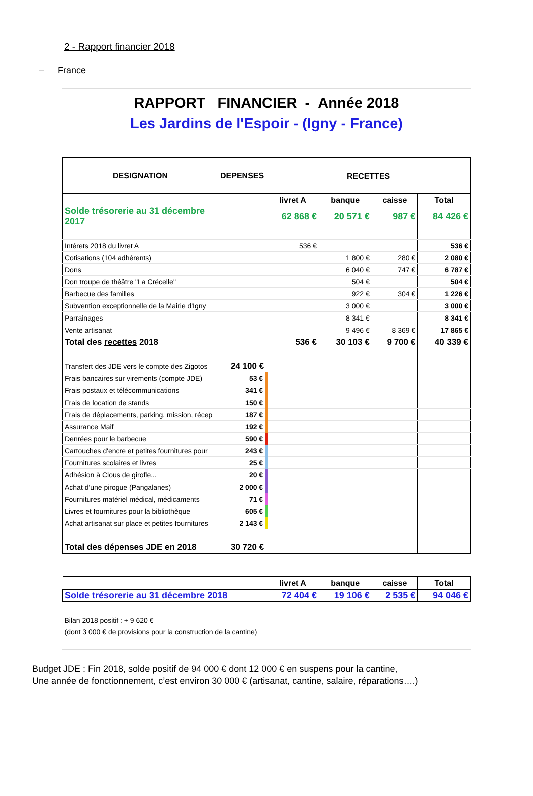2 - Rapport financier 2018
– France
RAPPORT FINANCIER - Année 2018
Les Jardins de l'Espoir - (Igny - France)
| DESIGNATION | DEPENSES | RECETTES | | | |
| --- | --- | --- | --- | --- | --- |
| | | livret A | banque | caisse | Total |
| Solde trésorerie au 31 décembre 2017 | | 62 868 € | 20 571 € | 987 € | 84 426 € |
| Intérets 2018 du livret A | | 536 € | | | 536 € |
| Cotisations (104 adhérents) | | | 1 800 € | 280 € | 2 080 € |
| Dons | | | 6 040 € | 747 € | 6 787 € |
| Don troupe de théâtre "La Crécelle" | | | 504 € | | 504 € |
| Barbecue des familles | | | 922 € | 304 € | 1 226 € |
| Subvention exceptionnelle de la Mairie d'Igny | | | 3 000 € | | 3 000 € |
| Parrainages | | | 8 341 € | | 8 341 € |
| Vente artisanat | | | 9 496 € | 8 369 € | 17 865 € |
| Total des recettes 2018 | | 536 € | 30 103 € | 9 700 € | 40 339 € |
| Transfert des JDE vers le compte des Zigotos | 24 100 € | | | | |
| Frais bancaires sur virements (compte JDE) | 53 € | | | | |
| Frais postaux et télécommunications | 341 € | | | | |
| Frais de location de stands | 150 € | | | | |
| Frais de déplacements, parking, mission, récep | 187 € | | | | |
| Assurance Maif | 192 € | | | | |
| Denrées pour le barbecue | 590 € | | | | |
| Cartouches d'encre et petites fournitures pour | 243 € | | | | |
| Fournitures scolaires et livres | 25 € | | | | |
| Adhésion à Clous de girofle... | 20 € | | | | |
| Achat d'une pirogue (Pangalanes) | 2 000 € | | | | |
| Fournitures matériel médical, médicaments | 71 € | | | | |
| Livres et fournitures pour la bibliothèque | 605 € | | | | |
| Achat artisanat sur place et petites fournitures | 2 143 € | | | | |
| Total des dépenses JDE en 2018 | 30 720 € | | | | |
| | | livret A | banque | caisse | Total |
| Solde trésorerie au 31 décembre 2018 | | 72 404 € | 19 106 € | 2 535 € | 94 046 € |
| Bilan 2018 positif : + 9 620 € | | | | | |
| (dont 3 000 € de provisions pour la construction de la cantine) | | | | | |
Budget JDE : Fin 2018, solde positif de 94 000 € dont 12 000 € en suspens pour la cantine,
Une année de fonctionnement, c’est environ 30 000 € (artisanat, cantine, salaire, réparations….)